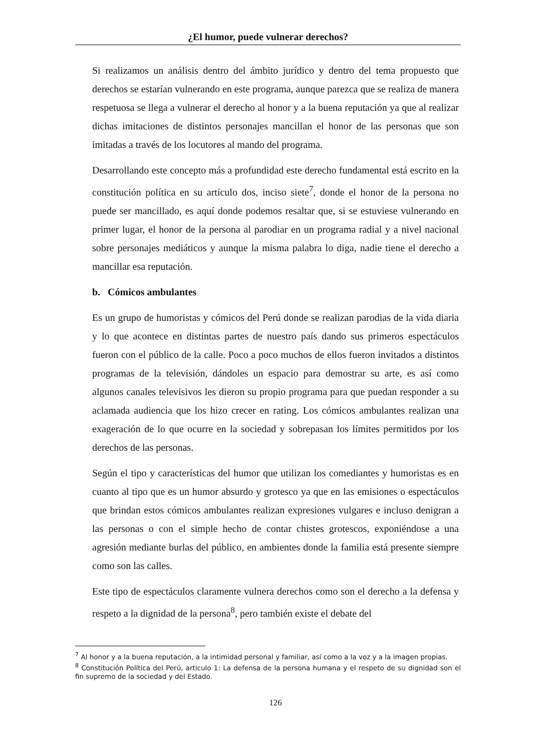¿El humor, puede vulnerar derechos?
Si realizamos un análisis dentro del ámbito jurídico y dentro del tema propuesto que derechos se estarían vulnerando en este programa, aunque parezca que se realiza de manera respetuosa se llega a vulnerar el derecho al honor y a la buena reputación ya que al realizar dichas imitaciones de distintos personajes mancillan el honor de las personas que son imitadas a través de los locutores al mando del programa.
Desarrollando este concepto más a profundidad este derecho fundamental está escrito en la constitución política en su artículo dos, inciso siete<sup>7</sup>, donde el honor de la persona no puede ser mancillado, es aquí donde podemos resaltar que, si se estuviese vulnerando en primer lugar, el honor de la persona al parodiar en un programa radial y a nivel nacional sobre personajes mediáticos y aunque la misma palabra lo diga, nadie tiene el derecho a mancillar esa reputación.
b. Cómicos ambulantes
Es un grupo de humoristas y cómicos del Perú donde se realizan parodias de la vida diaria y lo que acontece en distintas partes de nuestro país dando sus primeros espectáculos fueron con el público de la calle. Poco a poco muchos de ellos fueron invitados a distintos programas de la televisión, dándoles un espacio para demostrar su arte, es así como algunos canales televisivos les dieron su propio programa para que puedan responder a su aclamada audiencia que los hizo crecer en rating. Los cómicos ambulantes realizan una exageración de lo que ocurre en la sociedad y sobrepasan los límites permitidos por los derechos de las personas.
Según el tipo y características del humor que utilizan los comediantes y humoristas es en cuanto al tipo que es un humor absurdo y grotesco ya que en las emisiones o espectáculos que brindan estos cómicos ambulantes realizan expresiones vulgares e incluso denigran a las personas o con el simple hecho de contar chistes grotescos, exponiéndose a una agresión mediante burlas del público, en ambientes donde la familia está presente siempre como son las calles.
Este tipo de espectáculos claramente vulnera derechos como son el derecho a la defensa y respeto a la dignidad de la persona<sup>8</sup>, pero también existe el debate del
<sup>7</sup> Al honor y a la buena reputación, a la intimidad personal y familiar, así como a la voz y a la imagen propias.
<sup>8</sup> Constitución Política del Perú, articulo 1: La defensa de la persona humana y el respeto de su dignidad son el fin supremo de la sociedad y del Estado.
126